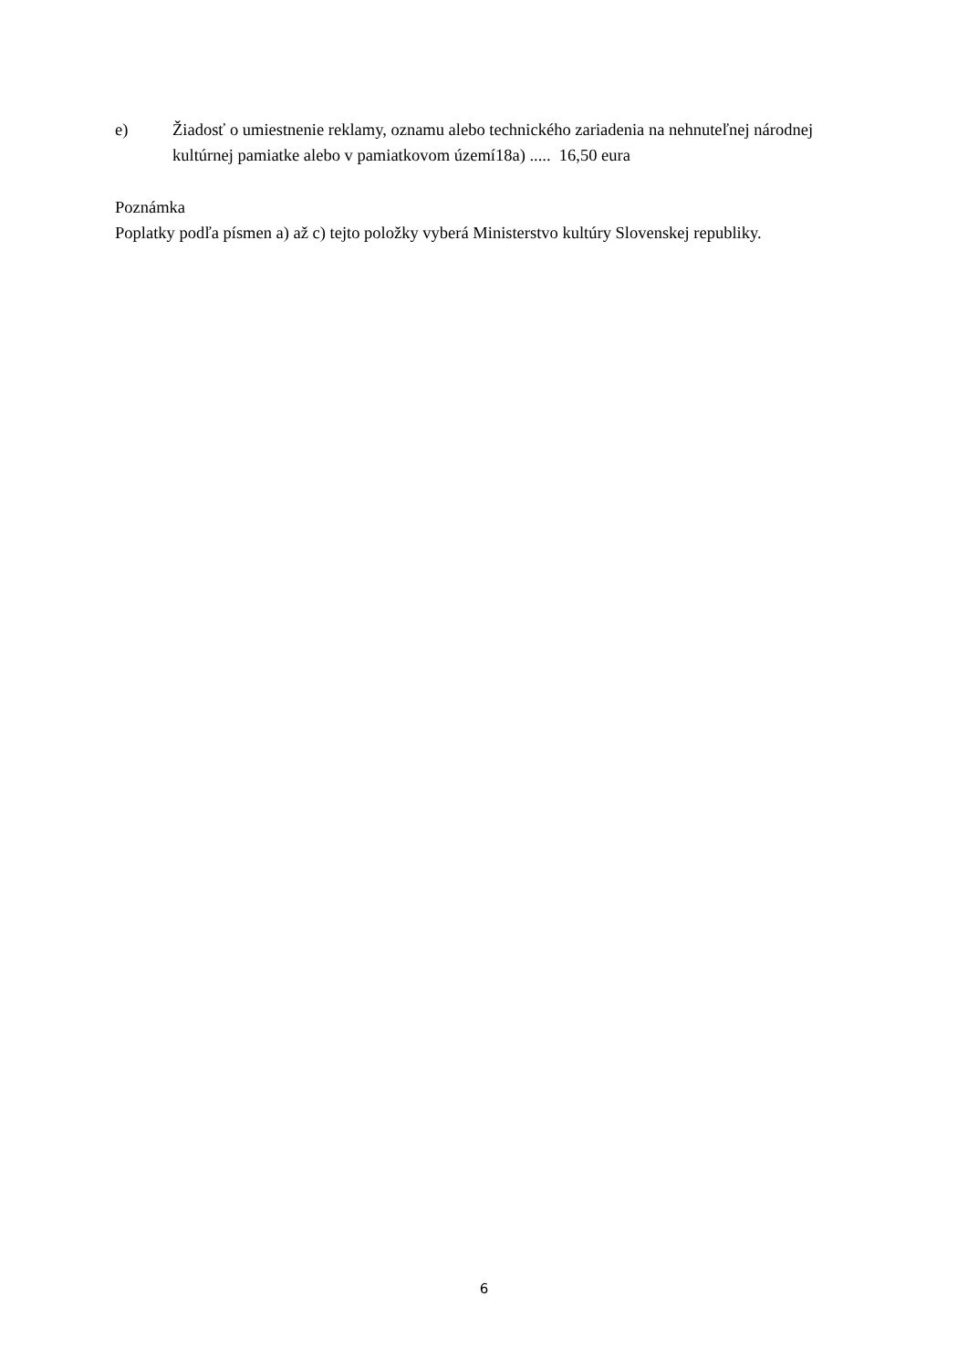e) Žiadosť o umiestnenie reklamy, oznamu alebo technického zariadenia na nehnuteľnej národnej kultúrnej pamiatke alebo v pamiatkovom území18a) ..... 16,50 eura
Poznámka
Poplatky podľa písmen a) až c) tejto položky vyberá Ministerstvo kultúry Slovenskej republiky.
6